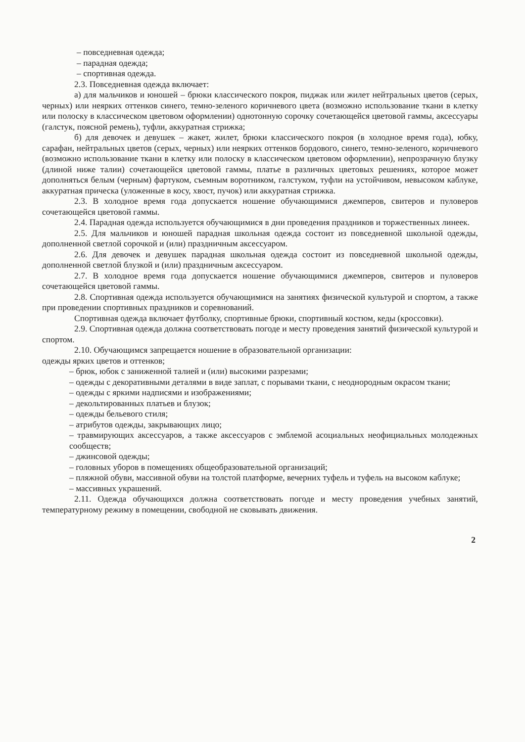– повседневная одежда;
– парадная одежда;
– спортивная одежда.
2.3. Повседневная одежда включает:
а) для мальчиков и юношей – брюки классического покроя, пиджак или жилет нейтральных цветов (серых, черных) или неярких оттенков синего, темно-зеленого коричневого цвета (возможно использование ткани в клетку или полоску в классическом цветовом оформлении) однотонную сорочку сочетающейся цветовой гаммы, аксессуары (галстук, поясной ремень), туфли, аккуратная стрижка;
б) для девочек и девушек – жакет, жилет, брюки классического покроя (в холодное время года), юбку, сарафан, нейтральных цветов (серых, черных) или неярких оттенков бордового, синего, темно-зеленого, коричневого (возможно использование ткани в клетку или полоску в классическом цветовом оформлении), непрозрачную блузку (длиной ниже талии) сочетающейся цветовой гаммы, платье в различных цветовых решениях, которое может дополняться белым (черным) фартуком, съемным воротником, галстуком, туфли на устойчивом, невысоком каблуке, аккуратная прическа (уложенные в косу, хвост, пучок) или аккуратная стрижка.
2.3. В холодное время года допускается ношение обучающимися джемперов, свитеров и пуловеров сочетающейся цветовой гаммы.
2.4. Парадная одежда используется обучающимися в дни проведения праздников и торжественных линеек.
2.5. Для мальчиков и юношей парадная школьная одежда состоит из повседневной школьной одежды, дополненной светлой сорочкой и (или) праздничным аксессуаром.
2.6. Для девочек и девушек парадная школьная одежда состоит из повседневной школьной одежды, дополненной светлой блузкой и (или) праздничным аксессуаром.
2.7. В холодное время года допускается ношение обучающимися джемперов, свитеров и пуловеров сочетающейся цветовой гаммы.
2.8. Спортивная одежда используется обучающимися на занятиях физической культурой и спортом, а также при проведении спортивных праздников и соревнований.
Спортивная одежда включает футболку, спортивные брюки, спортивный костюм, кеды (кроссовки).
2.9. Спортивная одежда должна соответствовать погоде и месту проведения занятий физической культурой и спортом.
2.10. Обучающимся запрещается ношение в образовательной организации:
одежды ярких цветов и оттенков;
– брюк, юбок с заниженной талией и (или) высокими разрезами;
– одежды с декоративными деталями в виде заплат, с порывами ткани, с неоднородным окрасом ткани;
– одежды с яркими надписями и изображениями;
– декольтированных платьев и блузок;
– одежды бельевого стиля;
– атрибутов одежды, закрывающих лицо;
– травмирующих аксессуаров, а также аксессуаров с эмблемой асоциальных неофициальных молодежных сообществ;
– джинсовой одежды;
– головных уборов в помещениях общеобразовательной организаций;
– пляжной обуви, массивной обуви на толстой платформе, вечерних туфель и туфель на высоком каблуке;
– массивных украшений.
2.11. Одежда обучающихся должна соответствовать погоде и месту проведения учебных занятий, температурному режиму в помещении, свободной не сковывать движения.
2